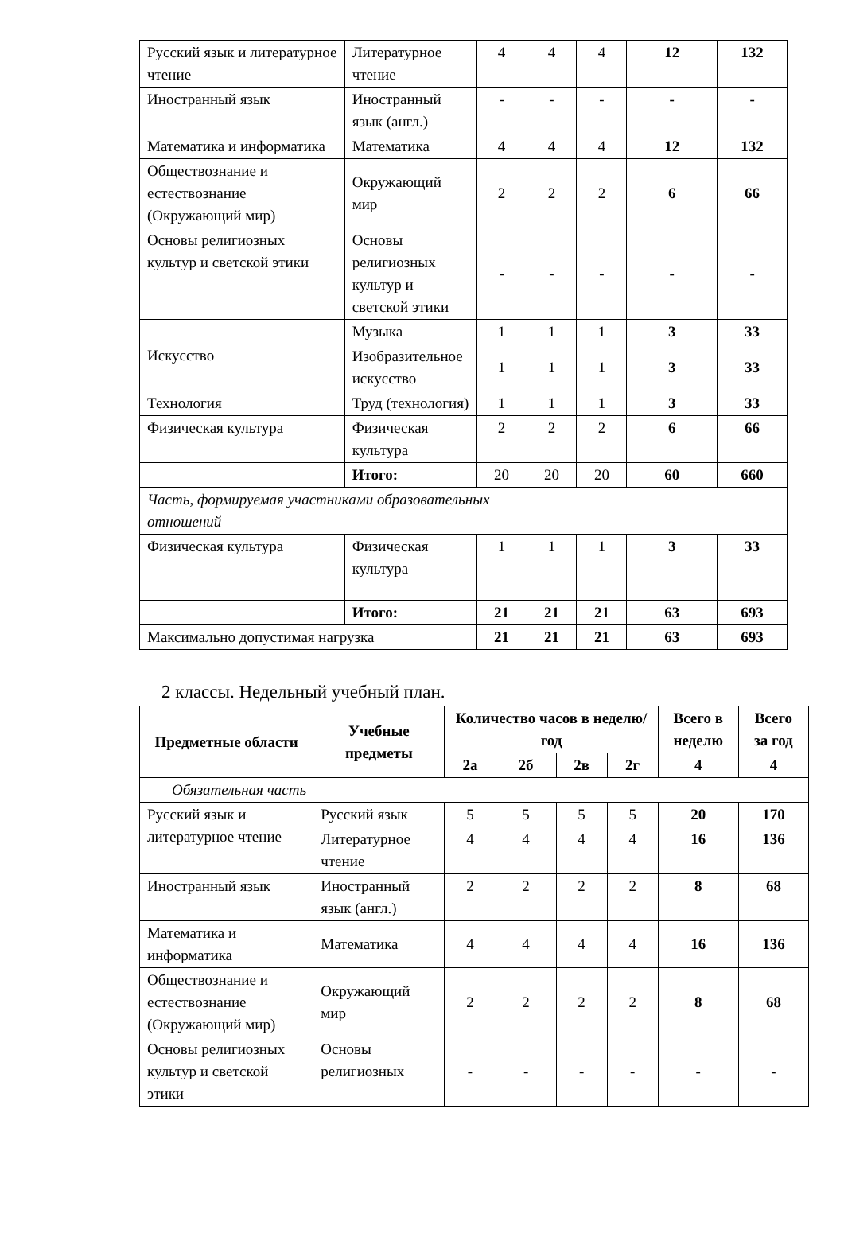| Русский язык и литературное чтение | Литературное чтение | 4 | 4 | 4 | 12 | 132 |
| Иностранный язык | Иностранный язык (англ.) | - | - | - | - | - |
| Математика и информатика | Математика | 4 | 4 | 4 | 12 | 132 |
| Обществознание и естествознание (Окружающий мир) | Окружающий мир | 2 | 2 | 2 | 6 | 66 |
| Основы религиозных культур и светской этики | Основы религиозных культур и светской этики | - | - | - | - | - |
| Искусство | Музыка | 1 | 1 | 1 | 3 | 33 |
| | Изобразительное искусство | 1 | 1 | 1 | 3 | 33 |
| Технология | Труд (технология) | 1 | 1 | 1 | 3 | 33 |
| Физическая культура | Физическая культура | 2 | 2 | 2 | 6 | 66 |
| | Итого: | 20 | 20 | 20 | 60 | 660 |
| Часть, формируемая участниками образовательных отношений | | | | | | |
| Физическая культура | Физическая культура | 1 | 1 | 1 | 3 | 33 |
| | Итого: | 21 | 21 | 21 | 63 | 693 |
| Максимально допустимая нагрузка | | 21 | 21 | 21 | 63 | 693 |
2 классы. Недельный учебный план.
| Предметные области | Учебные предметы | Количество часов в неделю/год | | | | Всего в неделю | Всего за год |
| --- | --- | --- | --- | --- | --- | --- | --- |
| | | 2а | 2б | 2в | 2г | 4 | 4 |
| Обязательная часть | | | | | | | |
| Русский язык и литературное чтение | Русский язык | 5 | 5 | 5 | 5 | 20 | 170 |
| | Литературное чтение | 4 | 4 | 4 | 4 | 16 | 136 |
| Иностранный язык | Иностранный язык (англ.) | 2 | 2 | 2 | 2 | 8 | 68 |
| Математика и информатика | Математика | 4 | 4 | 4 | 4 | 16 | 136 |
| Обществознание и естествознание (Окружающий мир) | Окружающий мир | 2 | 2 | 2 | 2 | 8 | 68 |
| Основы религиозных культур и светской этики | Основы религиозных | - | - | - | - | - | - |